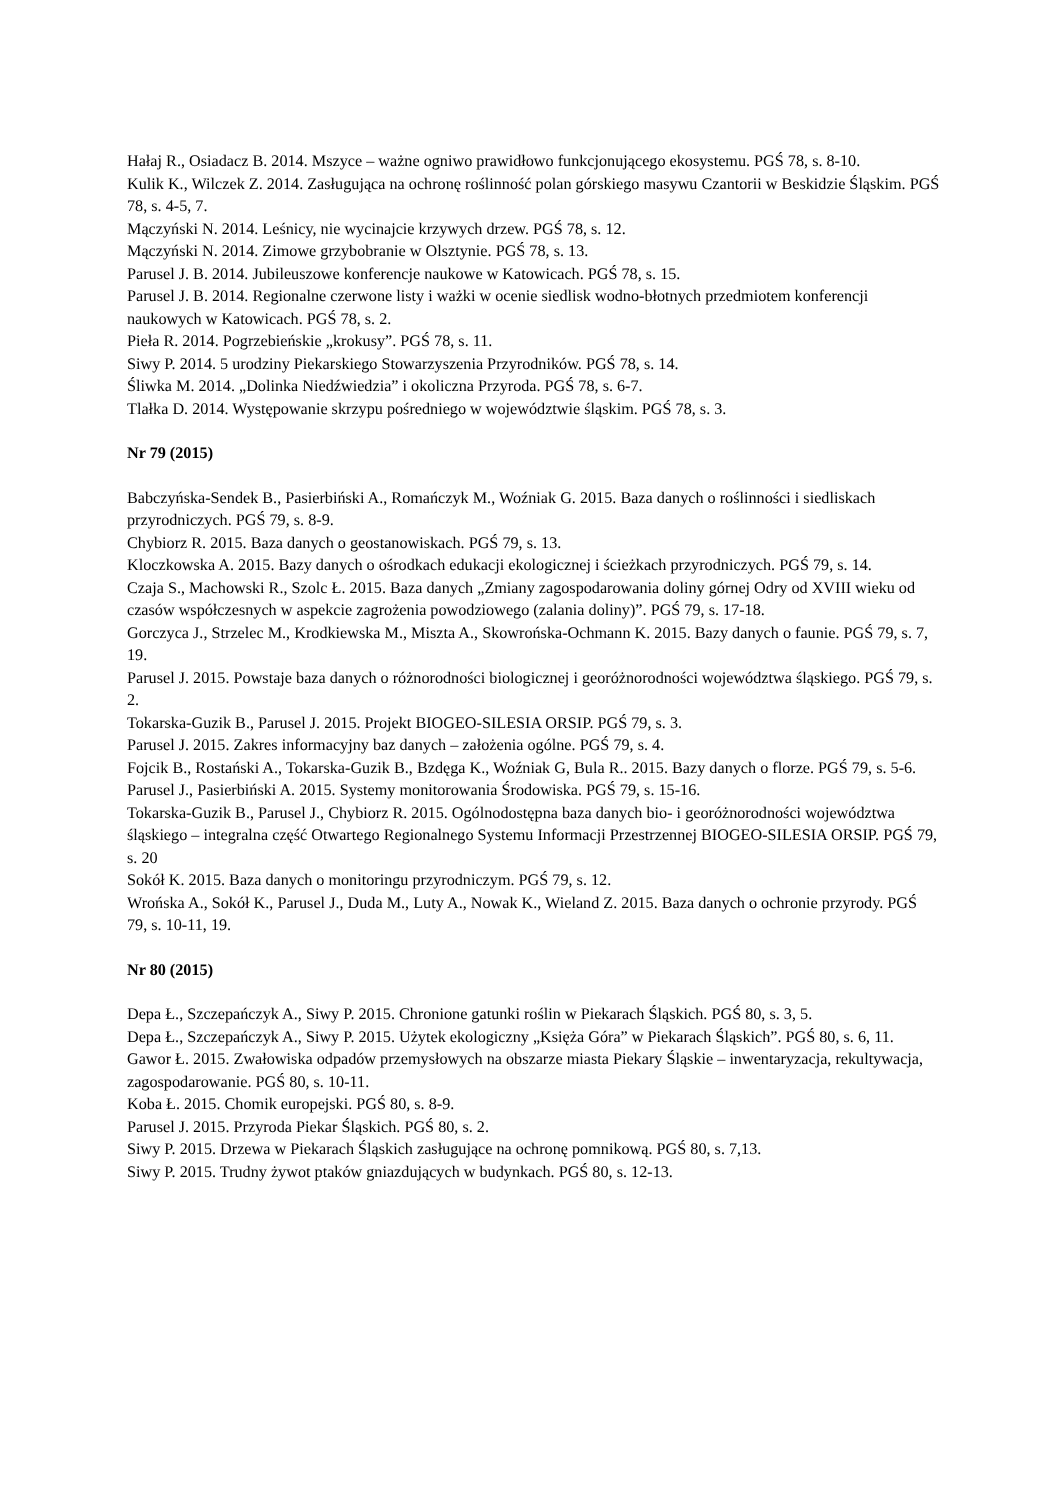Hałaj R., Osiadacz B. 2014. Mszyce – ważne ogniwo prawidłowo funkcjonującego ekosystemu. PGŚ 78, s. 8-10.
Kulik K., Wilczek Z. 2014. Zasługująca na ochronę roślinność polan górskiego masywu Czantorii w Beskidzie Śląskim. PGŚ 78, s. 4-5, 7.
Mączyński N. 2014. Leśnicy, nie wycinajcie krzywych drzew. PGŚ 78, s. 12.
Mączyński N. 2014. Zimowe grzybobranie w Olsztynie. PGŚ 78, s. 13.
Parusel J. B. 2014. Jubileuszowe konferencje naukowe w Katowicach. PGŚ 78, s. 15.
Parusel J. B. 2014. Regionalne czerwone listy i ważki w ocenie siedlisk wodno-błotnych przedmiotem konferencji naukowych w Katowicach. PGŚ 78, s. 2.
Pieła R. 2014. Pogrzebieńskie „krokusy”. PGŚ 78, s. 11.
Siwy P. 2014. 5 urodziny Piekarskiego Stowarzyszenia Przyrodników. PGŚ 78, s. 14.
Śliwka M. 2014. „Dolinka Niedźwiedzia” i okoliczna Przyroda. PGŚ 78, s. 6-7.
Tlałka D. 2014. Występowanie skrzypu pośredniego w województwie śląskim. PGŚ 78, s. 3.
Nr 79 (2015)
Babczyńska-Sendek B., Pasierbiński A., Romańczyk M., Woźniak G. 2015. Baza danych o roślinności i siedliskach przyrodniczych. PGŚ 79, s. 8-9.
Chybiorz R. 2015. Baza danych o geostanowiskach. PGŚ 79, s. 13.
Kloczkowska A. 2015. Bazy danych o ośrodkach edukacji ekologicznej i ścieżkach przyrodniczych. PGŚ 79, s. 14.
Czaja S., Machowski R., Szolc Ł. 2015. Baza danych „Zmiany zagospodarowania doliny górnej Odry od XVIII wieku od czasów współczesnych w aspekcie zagrożenia powodziowego (zalania doliny)”. PGŚ 79, s. 17-18.
Gorczyca J., Strzelec M., Krodkiewska M., Miszta A., Skowrońska-Ochmann K. 2015. Bazy danych o faunie. PGŚ 79, s. 7, 19.
Parusel J. 2015. Powstaje baza danych o różnorodności biologicznej i georóżnorodności województwa śląskiego. PGŚ 79, s. 2.
Tokarska-Guzik B., Parusel J. 2015. Projekt BIOGEO-SILESIA ORSIP. PGŚ 79, s. 3.
Parusel J. 2015. Zakres informacyjny baz danych – założenia ogólne. PGŚ 79, s. 4.
Fojcik B., Rostański A., Tokarska-Guzik B., Bzdęga K., Woźniak G, Bula R.. 2015. Bazy danych o florze. PGŚ 79, s. 5-6.
Parusel J., Pasierbiński A. 2015. Systemy monitorowania Środowiska. PGŚ 79, s. 15-16.
Tokarska-Guzik B., Parusel J., Chybiorz R. 2015. Ogólnodostępna baza danych bio- i georóżnorodności województwa śląskiego – integralna część Otwartego Regionalnego Systemu Informacji Przestrzennej BIOGEO-SILESIA ORSIP. PGŚ 79, s. 20
Sokół K. 2015. Baza danych o monitoringu przyrodniczym. PGŚ 79, s. 12.
Wrońska A., Sokół K., Parusel J., Duda M., Luty A., Nowak K., Wieland Z. 2015. Baza danych o ochronie przyrody. PGŚ 79, s. 10-11, 19.
Nr 80 (2015)
Depa Ł., Szczepańczyk A., Siwy P. 2015. Chronione gatunki roślin w Piekarach Śląskich. PGŚ 80, s. 3, 5.
Depa Ł., Szczepańczyk A., Siwy P. 2015. Użytek ekologiczny „Księża Góra” w Piekarach Śląskich”. PGŚ 80, s. 6, 11.
Gawor Ł. 2015. Zwałowiska odpadów przemysłowych na obszarze miasta Piekary Śląskie – inwentaryzacja, rekultywacja, zagospodarowanie. PGŚ 80, s. 10-11.
Koba Ł. 2015. Chomik europejski. PGŚ 80, s. 8-9.
Parusel J. 2015. Przyroda Piekar Śląskich. PGŚ 80, s. 2.
Siwy P. 2015. Drzewa w Piekarach Śląskich zasługujące na ochronę pomnikową. PGŚ 80, s. 7,13.
Siwy P. 2015. Trudny żywot ptaków gniazdujących w budynkach. PGŚ 80, s. 12-13.